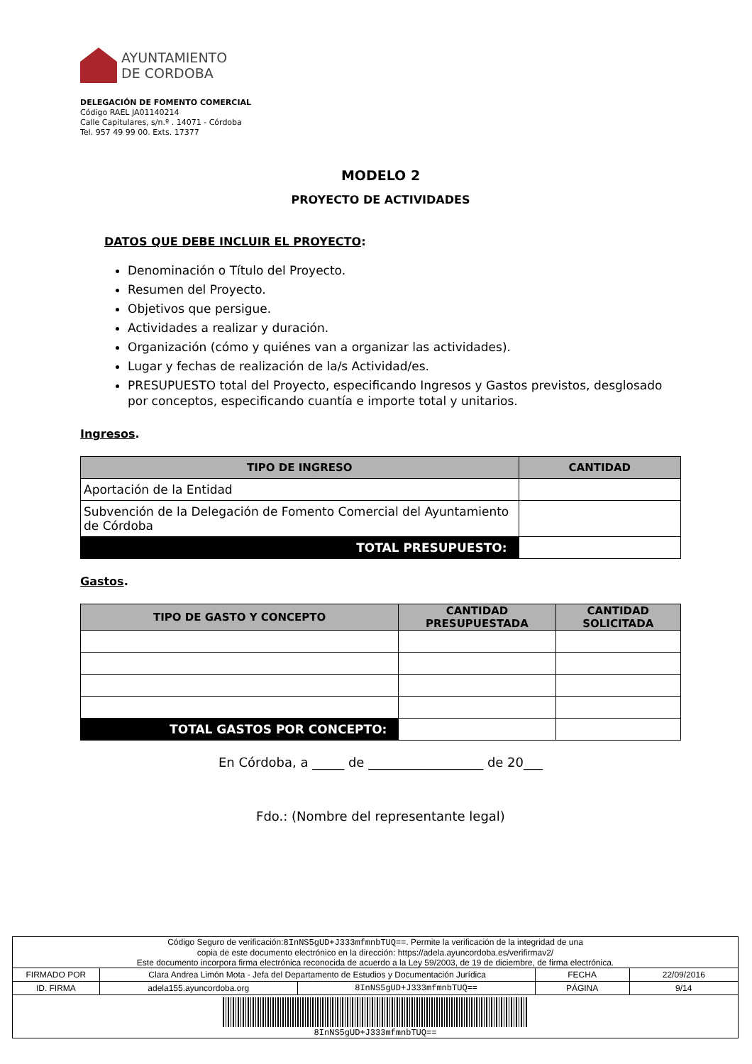AYUNTAMIENTO
DE CORDOBA
DELEGACIÓN DE FOMENTO COMERCIAL
Código RAEL JA01140214
Calle Capitulares, s/n.º . 14071 - Córdoba
Tel. 957 49 99 00. Exts. 17377
MODELO 2
PROYECTO DE ACTIVIDADES
DATOS QUE DEBE INCLUIR EL PROYECTO:
Denominación o Título del Proyecto.
Resumen del Proyecto.
Objetivos que persigue.
Actividades a realizar y duración.
Organización (cómo y quiénes van a organizar las actividades).
Lugar y fechas de realización de la/s Actividad/es.
PRESUPUESTO total del Proyecto, especificando Ingresos y Gastos previstos, desglosado por conceptos, especificando cuantía e importe total y unitarios.
Ingresos.
| TIPO DE INGRESO | CANTIDAD |
| --- | --- |
| Aportación de la Entidad | |
| Subvención de la Delegación de Fomento Comercial del Ayuntamiento de Córdoba | |
| TOTAL PRESUPUESTO: | |
Gastos.
| TIPO DE GASTO Y CONCEPTO | CANTIDAD PRESUPUESTADA | CANTIDAD SOLICITADA |
| --- | --- | --- |
| TOTAL GASTOS POR CONCEPTO: | | |
En Córdoba, a _____ de __________________ de 20___
Fdo.: (Nombre del representante legal)
| Código Seguro de verificación: 8InNS5gUD+J333mfmnbTUQ== . Permite la verificación de la integridad de una copia de este documento electrónico en la dirección: https://adela.ayuncordoba.es/verifirmav2/ Este documento incorpora firma electrónica reconocida de acuerdo a la Ley 59/2003, de 19 de diciembre, de firma electrónica. | | | | |
| FIRMADO POR | Clara Andrea Limón Mota - Jefa del Departamento de Estudios y Documentación Jurídica | | FECHA | 22/09/2016 |
| ID. FIRMA | adela155.ayuncordoba.org | 8InNS5gUD+J333mfmnbTUQ== | PÁGINA | 9/14 |
| 8InNS5gUD+J333mfmnbTUQ== | | | | |